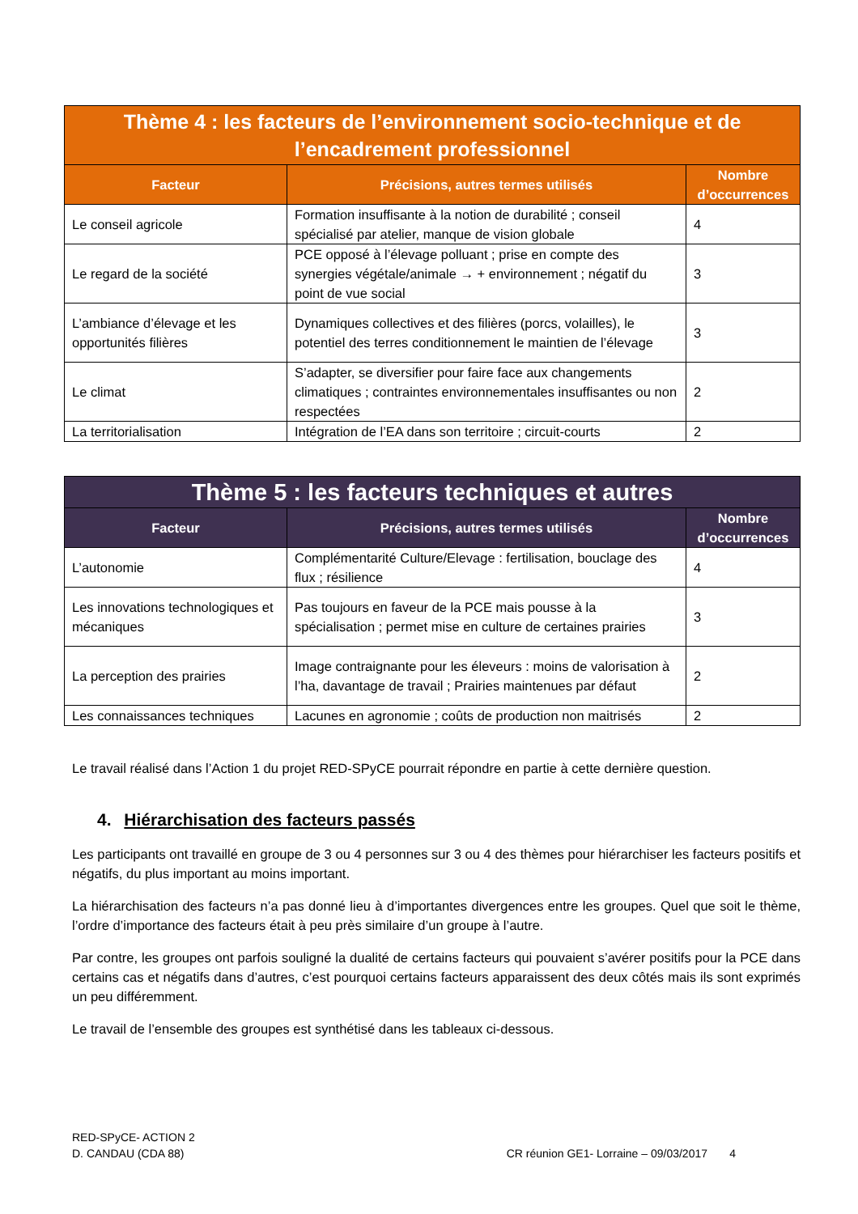| Thème 4 : les facteurs de l’environnement socio-technique et de l’encadrement professionnel | | |
| --- | --- | --- |
| Facteur | Précisions, autres termes utilisés | Nombre d’occurrences |
| Le conseil agricole | Formation insuffisante à la notion de durabilité ; conseil spécialisé par atelier, manque de vision globale | 4 |
| Le regard de la société | PCE opposé à l’élevage polluant ; prise en compte des synergies végétale/animale → + environnement ; négatif du point de vue social | 3 |
| L’ambiance d’élevage et les opportunités filières | Dynamiques collectives et des filières (porcs, volailles), le potentiel des terres conditionnement le maintien de l’élevage | 3 |
| Le climat | S’adapter, se diversifier pour faire face aux changements climatiques ; contraintes environnementales insuffisantes ou non respectées | 2 |
| La territorialisation | Intégration de l’EA dans son territoire ; circuit-courts | 2 |
| Thème 5 : les facteurs techniques et autres | | |
| --- | --- | --- |
| Facteur | Précisions, autres termes utilisés | Nombre d’occurrences |
| L’autonomie | Complémentarité Culture/Elevage : fertilisation, bouclage des flux ; résilience | 4 |
| Les innovations technologiques et mécaniques | Pas toujours en faveur de la PCE mais pousse à la spécialisation ; permet mise en culture de certaines prairies | 3 |
| La perception des prairies | Image contraignante pour les éleveurs : moins de valorisation à l’ha, davantage de travail ; Prairies maintenues par défaut | 2 |
| Les connaissances techniques | Lacunes en agronomie ; coûts de production non maitrisés | 2 |
Le travail réalisé dans l’Action 1 du projet RED-SPyCE pourrait répondre en partie à cette dernière question.
4. Hiérarchisation des facteurs passés
Les participants ont travaillé en groupe de 3 ou 4 personnes sur 3 ou 4 des thèmes pour hiérarchiser les facteurs positifs et négatifs, du plus important au moins important.
La hiérarchisation des facteurs n’a pas donné lieu à d’importantes divergences entre les groupes. Quel que soit le thème, l’ordre d’importance des facteurs était à peu près similaire d’un groupe à l’autre.
Par contre, les groupes ont parfois souligné la dualité de certains facteurs qui pouvaient s’avérer positifs pour la PCE dans certains cas et négatifs dans d’autres, c’est pourquoi certains facteurs apparaissent des deux côtés mais ils sont exprimés un peu différemment.
Le travail de l’ensemble des groupes est synthétisé dans les tableaux ci-dessous.
RED-SPyCE- ACTION 2
D. CANDAU (CDA 88) CR réunion GE1- Lorraine – 09/03/2017 4